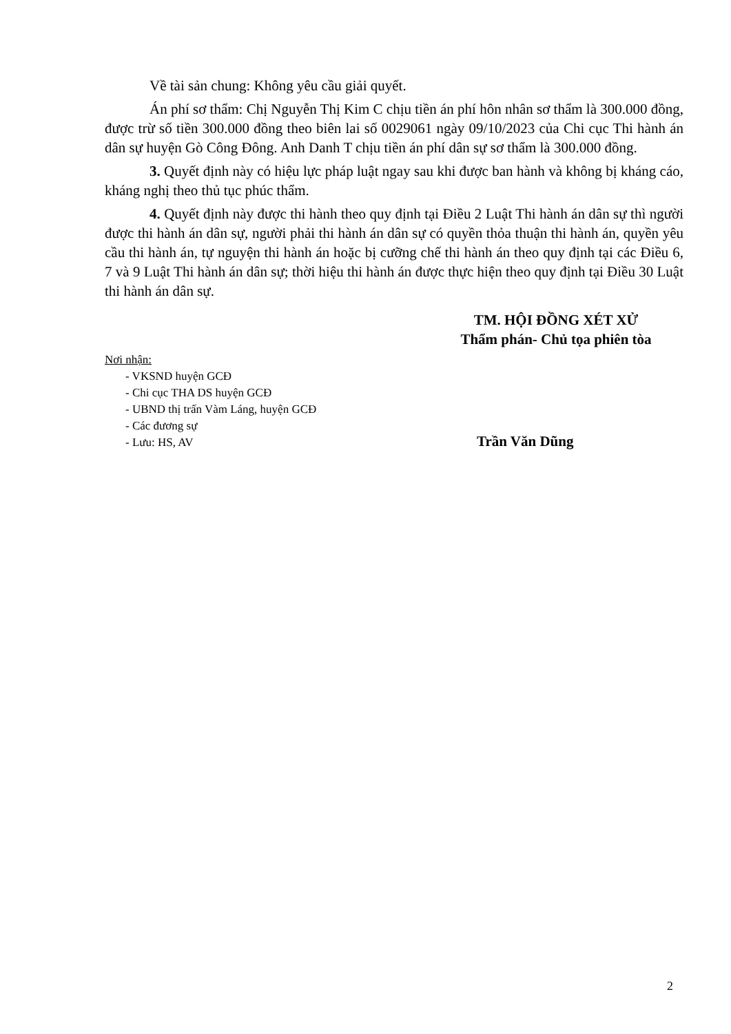Về tài sản chung: Không yêu cầu giải quyết.
Án phí sơ thẩm: Chị Nguyễn Thị Kim C chịu tiền án phí hôn nhân sơ thẩm là 300.000 đồng, được trừ số tiền 300.000 đồng theo biên lai số 0029061 ngày 09/10/2023 của Chi cục Thi hành án dân sự huyện Gò Công Đông. Anh Danh T chịu tiền án phí dân sự sơ thẩm là 300.000 đồng.
3. Quyết định này có hiệu lực pháp luật ngay sau khi được ban hành và không bị kháng cáo, kháng nghị theo thủ tục phúc thẩm.
4. Quyết định này được thi hành theo quy định tại Điều 2 Luật Thi hành án dân sự thì người được thi hành án dân sự, người phải thi hành án dân sự có quyền thỏa thuận thi hành án, quyền yêu cầu thi hành án, tự nguyện thi hành án hoặc bị cưỡng chế thi hành án theo quy định tại các Điều 6, 7 và 9 Luật Thi hành án dân sự; thời hiệu thi hành án được thực hiện theo quy định tại Điều 30 Luật thi hành án dân sự.
TM. HỘI ĐỒNG XÉT XỬ
Thẩm phán- Chủ tọa phiên tòa
Nơi nhận:
- VKSND huyện GCĐ
- Chi cục THA DS huyện GCĐ
- UBND thị trấn Vàm Láng, huyện GCĐ
- Các đương sự
- Lưu: HS, AV
Trần Văn Dũng
2